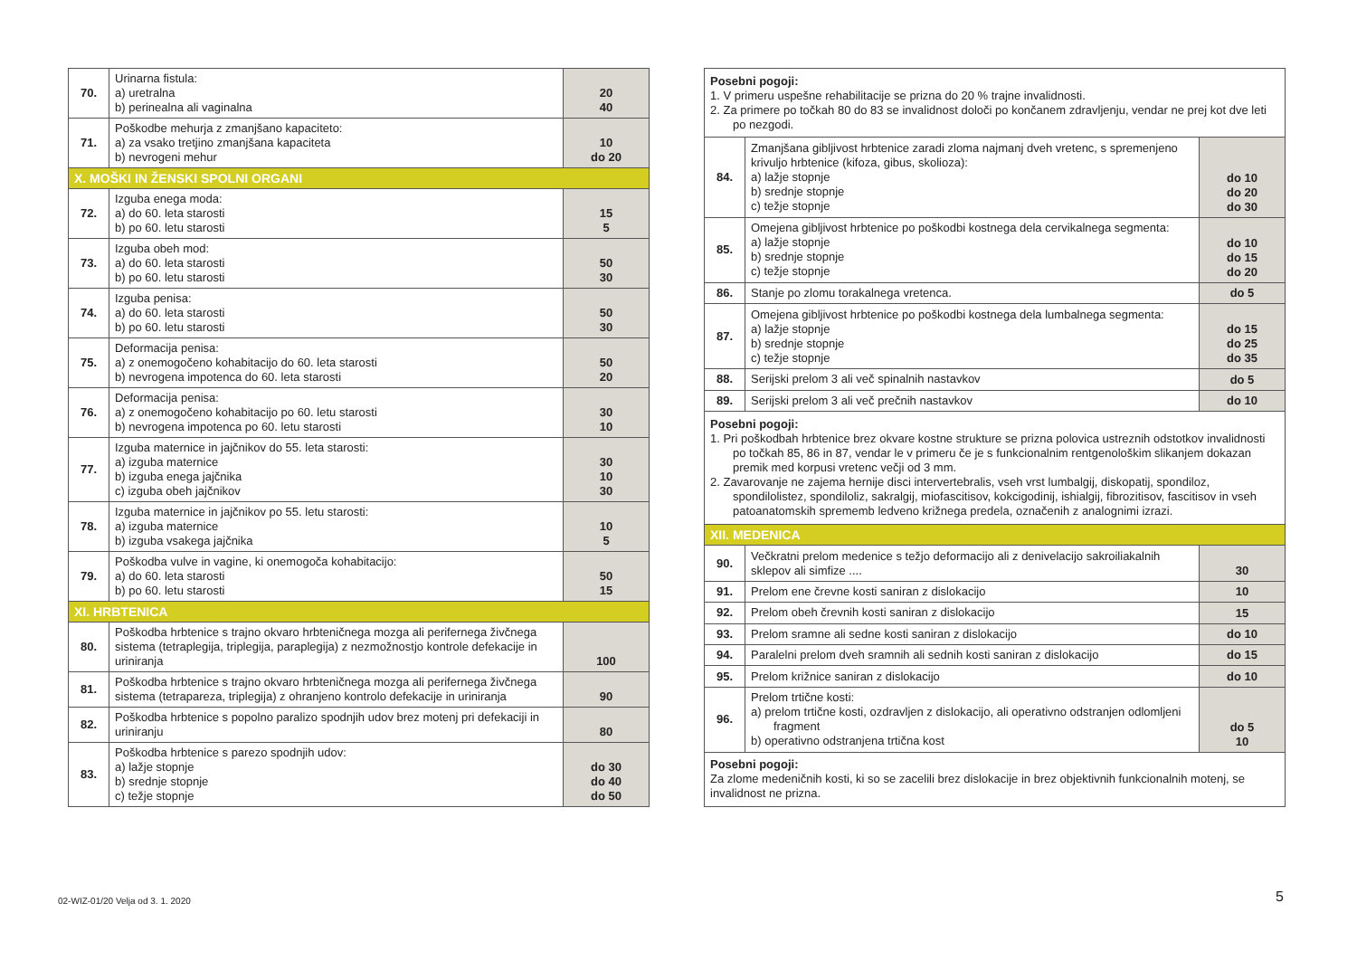| 70. | Urinarna fistula: a) uretralna b) perinealna ali vaginalna | 20 40 |
| 71. | Poškodbe mehurja z zmanjšano kapaciteto: a) za vsako tretjino zmanjšana kapaciteta b) nevrogeni mehur | 10 do 20 |
| X. MOŠKI IN ŽENSKI SPOLNI ORGANI | | |
| 72. | Izguba enega moda: a) do 60. leta starosti b) po 60. letu starosti | 15 5 |
| 73. | Izguba obeh mod: a) do 60. leta starosti b) po 60. letu starosti | 50 30 |
| 74. | Izguba penisa: a) do 60. leta starosti b) po 60. letu starosti | 50 30 |
| 75. | Deformacija penisa: a) z onemogočeno kohabitacijo do 60. leta starosti b) nevrogena impotenca do 60. leta starosti | 50 20 |
| 76. | Deformacija penisa: a) z onemogočeno kohabitacijo po 60. letu starosti b) nevrogena impotenca po 60. letu starosti | 30 10 |
| 77. | Izguba maternice in jajčnikov do 55. leta starosti: a) izguba maternice b) izguba enega jajčnika c) izguba obeh jajčnikov | 30 10 30 |
| 78. | Izguba maternice in jajčnikov po 55. letu starosti: a) izguba maternice b) izguba vsakega jajčnika | 10 5 |
| 79. | Poškodba vulve in vagine, ki onemogoča kohabitacijo: a) do 60. leta starosti b) po 60. letu starosti | 50 15 |
| XI. HRBTENICA | | |
| 80. | Poškodba hrbtenice s trajno okvaro hrbteničnega mozga ali perifernega živčnega sistema (tetraplegija, triplegija, paraplegija) z nezmožnostjo kontrole defekacije in uriniranja | 100 |
| 81. | Poškodba hrbtenice s trajno okvaro hrbteničnega mozga ali perifernega živčnega sistema (tetrapareza, triplegija) z ohranjeno kontrolo defekacije in uriniranja | 90 |
| 82. | Poškodba hrbtenice s popolno paralizo spodnjih udov brez motenj pri defekaciji in uriniranju | 80 |
| 83. | Poškodba hrbtenice s parezo spodnjih udov: a) lažje stopnje b) srednje stopnje c) težje stopnje | do 30 do 40 do 50 |
| Posebni pogoji: 1. V primeru uspešne rehabilitacije se prizna do 20 % trajne invalidnosti. 2. Za primere po točkah 80 do 83 se invalidnost določi po končanem zdravljenju, vendar ne prej kot dve leti po nezgodi. | | |
| 84. | Zmanjšana gibljivost hrbtenice zaradi zloma najmanj dveh vretenc, s spremenjeno krivuljo hrbtenice (kifoza, gibus, skolioza): a) lažje stopnje b) srednje stopnje c) težje stopnje | do 10 do 20 do 30 |
| 85. | Omejena gibljivost hrbtenice po poškodbi kostnega dela cervikalnega segmenta: a) lažje stopnje b) srednje stopnje c) težje stopnje | do 10 do 15 do 20 |
| 86. | Stanje po zlomu torakalnega vretenca. | do 5 |
| 87. | Omejena gibljivost hrbtenice po poškodbi kostnega dela lumbalnega segmenta: a) lažje stopnje b) srednje stopnje c) težje stopnje | do 15 do 25 do 35 |
| 88. | Serijski prelom 3 ali več spinalnih nastavkov | do 5 |
| 89. | Serijski prelom 3 ali več prečnih nastavkov | do 10 |
| Posebni pogoji: 1. Pri poškodbah hrbtenice brez okvare kostne strukture se prizna polovica ustreznih odstotkov invalidnosti po točkah 85, 86 in 87, vendar le v primeru če je s funkcionalnim rentgenološkim slikanjem dokazan premik med korpusi vretenc večji od 3 mm. 2. Zavarovanje ne zajema hernije disci intervertebralis, vseh vrst lumbalgij, diskopatij, spondiloz, spondilolistez, spondiloliz, sakralgij, miofascitisov, kokcigodinij, ishialgij, fibrozitisov, fascitisov in vseh patoanatomskih sprememb ledveno križnega predela, označenih z analognimi izrazi. | | |
| XII. MEDENICA | | |
| 90. | Večkratni prelom medenice s težjo deformacijo ali z denivelacijo sakroiliakalnih sklepov ali simfize .... | 30 |
| 91. | Prelom ene črevne kosti saniran z dislokacijo | 10 |
| 92. | Prelom obeh črevnih kosti saniran z dislokacijo | 15 |
| 93. | Prelom sramne ali sedne kosti saniran z dislokacijo | do 10 |
| 94. | Paralelni prelom dveh sramnih ali sednih kosti saniran z dislokacijo | do 15 |
| 95. | Prelom križnice saniran z dislokacijo | do 10 |
| 96. | Prelom trtične kosti: a) prelom trtične kosti, ozdravljen z dislokacijo, ali operativno odstranjen odlomljeni fragment b) operativno odstranjena trtična kost | do 5 10 |
| Posebni pogoji: Za zlome medeničnih kosti, ki so se zacelili brez dislokacije in brez objektivnih funkcionalnih motenj, se invalidnost ne prizna. | | |
02-WIZ-01/20 Velja od 3. 1. 2020
5